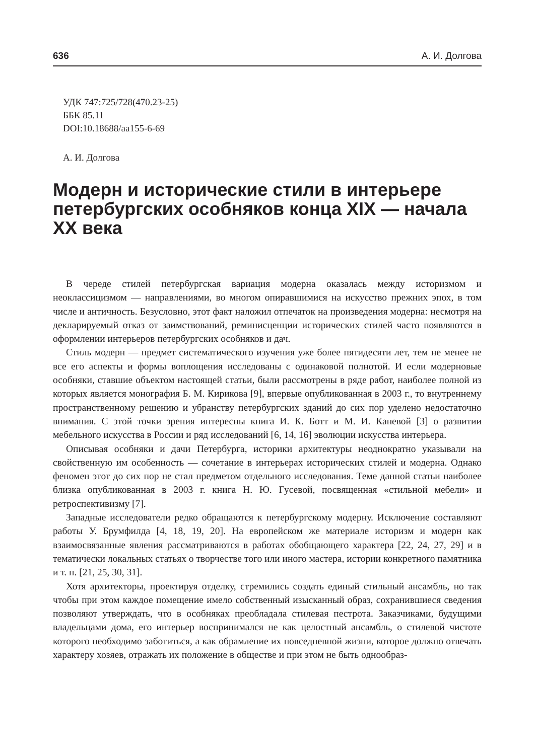636 А. И. Долгова
УДК 747:725/728(470.23-25)
ББК 85.11
DOI:10.18688/aa155-6-69
А. И. Долгова
Модерн и исторические стили в интерьере петербургских особняков конца XIX — начала XX века
В череде стилей петербургская вариация модерна оказалась между историзмом и неоклассицизмом — направлениями, во многом опиравшимися на искусство прежних эпох, в том числе и античность. Безусловно, этот факт наложил отпечаток на произведения модерна: несмотря на декларируемый отказ от заимствований, реминисценции исторических стилей часто появляются в оформлении интерьеров петербургских особняков и дач.
Стиль модерн — предмет систематического изучения уже более пятидесяти лет, тем не менее не все его аспекты и формы воплощения исследованы с одинаковой полнотой. И если модерновые особняки, ставшие объектом настоящей статьи, были рассмотрены в ряде работ, наиболее полной из которых является монография Б. М. Кирикова [9], впервые опубликованная в 2003 г., то внутреннему пространственному решению и убранству петербургских зданий до сих пор уделено недостаточно внимания. С этой точки зрения интересны книга И. К. Ботт и М. И. Каневой [3] о развитии мебельного искусства в России и ряд исследований [6, 14, 16] эволюции искусства интерьера.
Описывая особняки и дачи Петербурга, историки архитектуры неоднократно указывали на свойственную им особенность — сочетание в интерьерах исторических стилей и модерна. Однако феномен этот до сих пор не стал предметом отдельного исследования. Теме данной статьи наиболее близка опубликованная в 2003 г. книга Н. Ю. Гусевой, посвященная «стильной мебели» и ретроспективизму [7].
Западные исследователи редко обращаются к петербургскому модерну. Исключение составляют работы У. Брумфилда [4, 18, 19, 20]. На европейском же материале историзм и модерн как взаимосвязанные явления рассматриваются в работах обобщающего характера [22, 24, 27, 29] и в тематически локальных статьях о творчестве того или иного мастера, истории конкретного памятника и т. п. [21, 25, 30, 31].
Хотя архитекторы, проектируя отделку, стремились создать единый стильный ансамбль, но так чтобы при этом каждое помещение имело собственный изысканный образ, сохранившиеся сведения позволяют утверждать, что в особняках преобладала стилевая пестрота. Заказчиками, будущими владельцами дома, его интерьер воспринимался не как целостный ансамбль, о стилевой чистоте которого необходимо заботиться, а как обрамление их повседневной жизни, которое должно отвечать характеру хозяев, отражать их положение в обществе и при этом не быть однообраз-